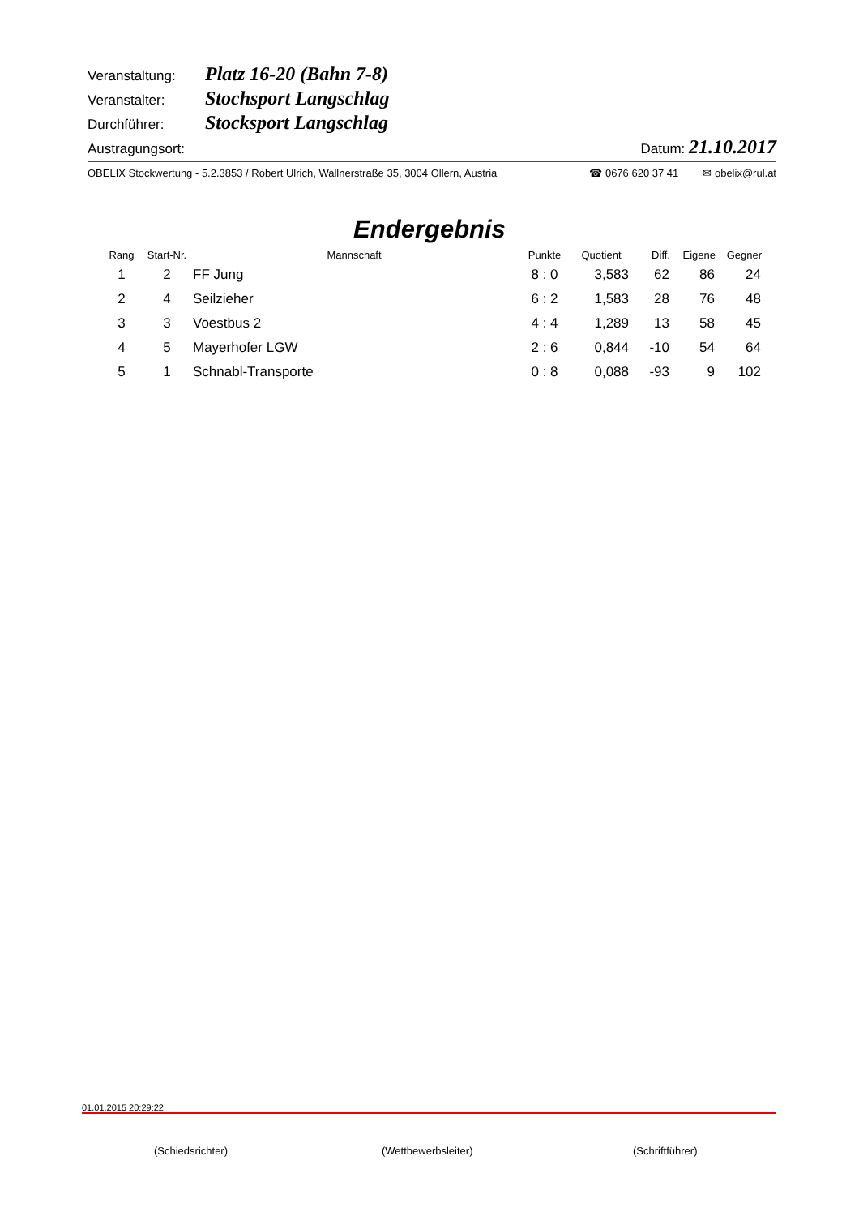Veranstaltung: Platz 16-20 (Bahn 7-8)
Veranstalter: Stochsport Langschlag
Durchführer: Stocksport Langschlag
Austragungsort: Datum: 21.10.2017
OBELIX Stockwertung - 5.2.3853 / Robert Ulrich, Wallnerstraße 35, 3004 Ollern, Austria ☎ 0676 620 37 41 ✉ obelix@rul.at
Endergebnis
| Rang | Start-Nr. | Mannschaft | Punkte | Quotient | Diff. | Eigene | Gegner |
| --- | --- | --- | --- | --- | --- | --- | --- |
| 1 | 2 | FF Jung | 8 : 0 | 3,583 | 62 | 86 | 24 |
| 2 | 4 | Seilzieher | 6 : 2 | 1,583 | 28 | 76 | 48 |
| 3 | 3 | Voestbus 2 | 4 : 4 | 1,289 | 13 | 58 | 45 |
| 4 | 5 | Mayerhofer LGW | 2 : 6 | 0,844 | -10 | 54 | 64 |
| 5 | 1 | Schnabl-Transporte | 0 : 8 | 0,088 | -93 | 9 | 102 |
01.01.2015 20:29:22
(Schiedsrichter) (Wettbewerbsleiter) (Schriftführer)